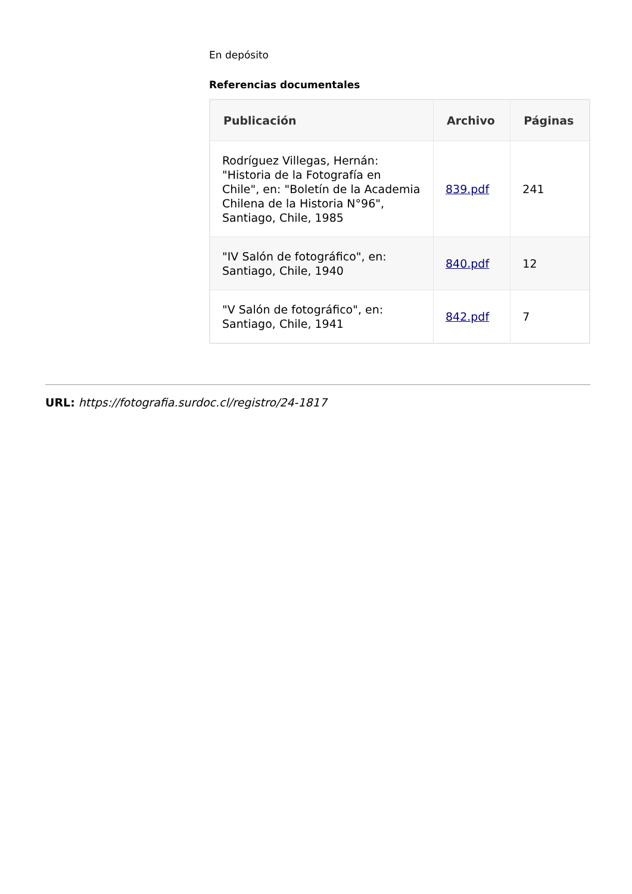En depósito
Referencias documentales
| Publicación | Archivo | Páginas |
| --- | --- | --- |
| Rodríguez Villegas, Hernán: "Historia de la Fotografía en Chile", en: "Boletín de la Academia Chilena de la Historia N°96", Santiago, Chile, 1985 | 839.pdf | 241 |
| "IV Salón de fotográfico", en: Santiago, Chile, 1940 | 840.pdf | 12 |
| "V Salón de fotográfico", en: Santiago, Chile, 1941 | 842.pdf | 7 |
URL: https://fotografia.surdoc.cl/registro/24-1817